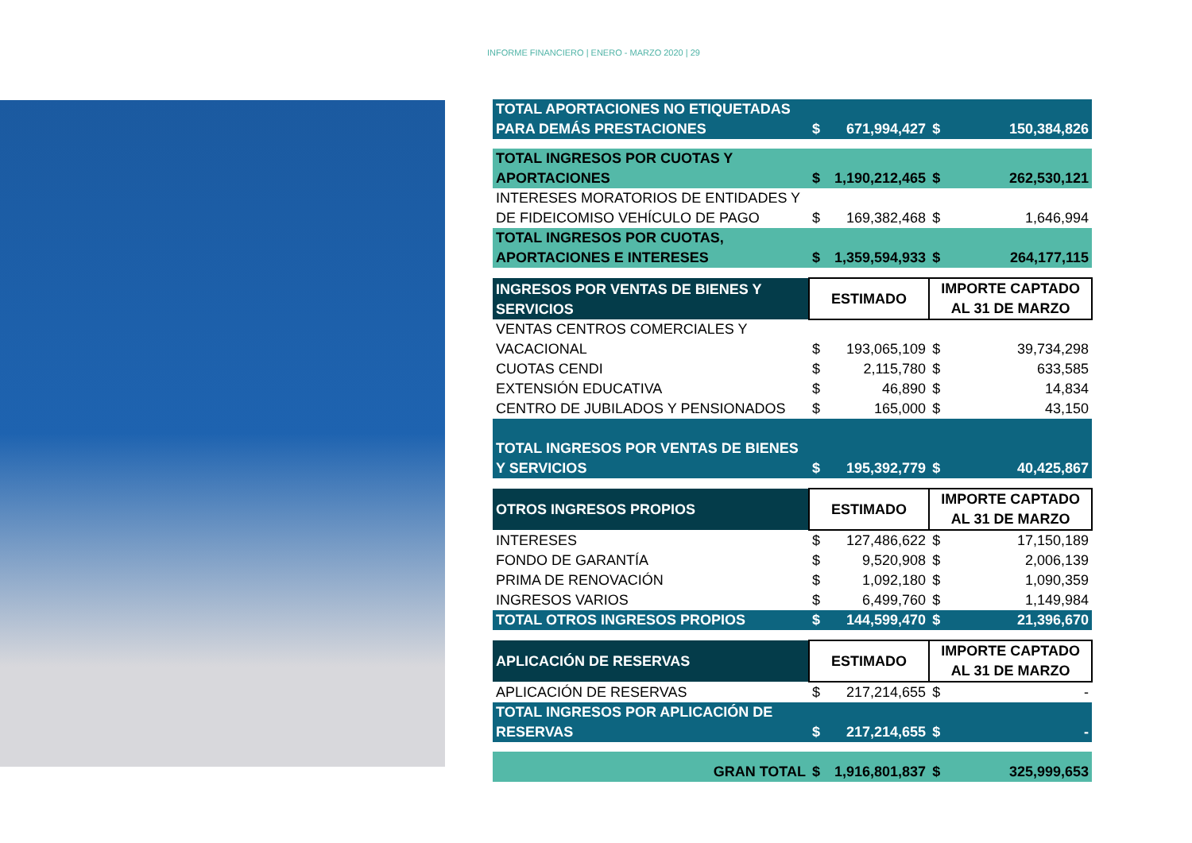INFORME FINANCIERO | ENERO - MARZO 2020 | 29
| TOTAL APORTACIONES NO ETIQUETADAS PARA DEMÁS PRESTACIONES | $ | 671,994,427 | $ | 150,384,826 |
| TOTAL INGRESOS POR CUOTAS Y APORTACIONES | $ | 1,190,212,465 | $ | 262,530,121 |
| INTERESES MORATORIOS DE ENTIDADES Y DE FIDEICOMISO VEHÍCULO DE PAGO | $ | 169,382,468 | $ | 1,646,994 |
| TOTAL INGRESOS POR CUOTAS, APORTACIONES E INTERESES | $ | 1,359,594,933 | $ | 264,177,115 |
| INGRESOS POR VENTAS DE BIENES Y SERVICIOS | ESTIMADO | | IMPORTE CAPTADO AL 31 DE MARZO | |
| VENTAS CENTROS COMERCIALES Y VACACIONAL | $ | 193,065,109 | $ | 39,734,298 |
| CUOTAS CENDI | $ | 2,115,780 | $ | 633,585 |
| EXTENSIÓN EDUCATIVA | $ | 46,890 | $ | 14,834 |
| CENTRO DE JUBILADOS Y PENSIONADOS | $ | 165,000 | $ | 43,150 |
| TOTAL INGRESOS POR VENTAS DE BIENES Y SERVICIOS | $ | 195,392,779 | $ | 40,425,867 |
| OTROS INGRESOS PROPIOS | ESTIMADO | | IMPORTE CAPTADO AL 31 DE MARZO | |
| INTERESES | $ | 127,486,622 | $ | 17,150,189 |
| FONDO DE GARANTÍA | $ | 9,520,908 | $ | 2,006,139 |
| PRIMA DE RENOVACIÓN | $ | 1,092,180 | $ | 1,090,359 |
| INGRESOS VARIOS | $ | 6,499,760 | $ | 1,149,984 |
| TOTAL OTROS INGRESOS PROPIOS | $ | 144,599,470 | $ | 21,396,670 |
| APLICACIÓN DE RESERVAS | ESTIMADO | | IMPORTE CAPTADO AL 31 DE MARZO | |
| APLICACIÓN DE RESERVAS | $ | 217,214,655 | $ | - |
| TOTAL INGRESOS POR APLICACIÓN DE RESERVAS | $ | 217,214,655 | $ | - |
| GRAN TOTAL | $ | 1,916,801,837 | $ | 325,999,653 |